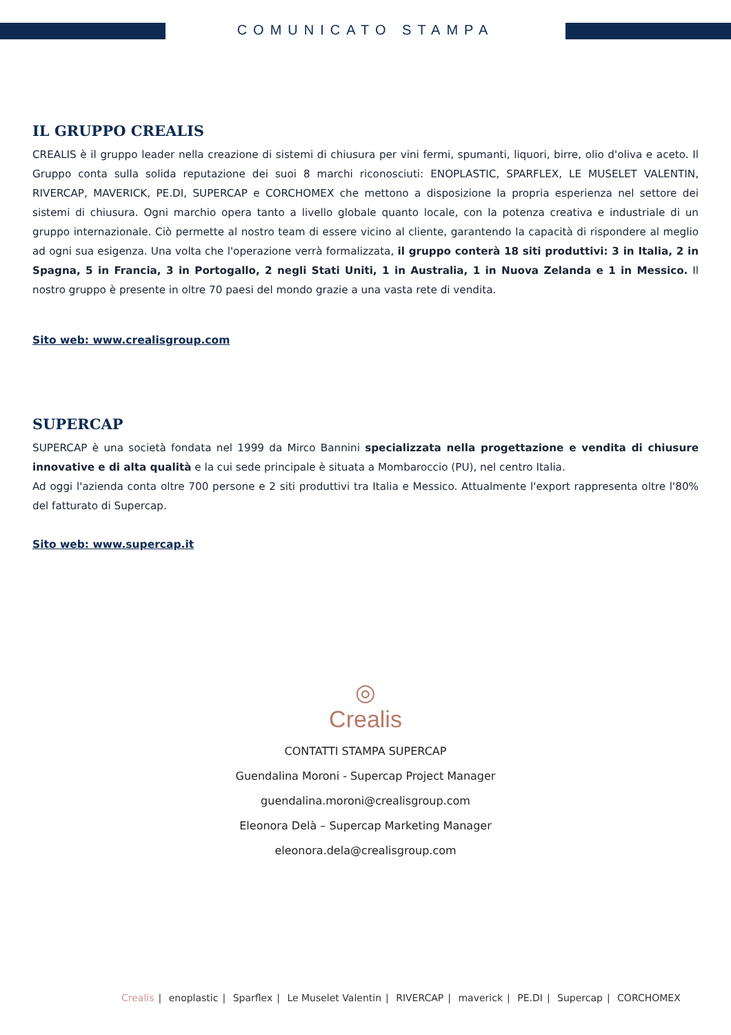COMUNICATO STAMPA
IL GRUPPO CREALIS
CREALIS è il gruppo leader nella creazione di sistemi di chiusura per vini fermi, spumanti, liquori, birre, olio d'oliva e aceto. Il Gruppo conta sulla solida reputazione dei suoi 8 marchi riconosciuti: ENOPLASTIC, SPARFLEX, LE MUSELET VALENTIN, RIVERCAP, MAVERICK, PE.DI, SUPERCAP e CORCHOMEX che mettono a disposizione la propria esperienza nel settore dei sistemi di chiusura. Ogni marchio opera tanto a livello globale quanto locale, con la potenza creativa e industriale di un gruppo internazionale. Ciò permette al nostro team di essere vicino al cliente, garantendo la capacità di rispondere al meglio ad ogni sua esigenza. Una volta che l'operazione verrà formalizzata, il gruppo conterà 18 siti produttivi: 3 in Italia, 2 in Spagna, 5 in Francia, 3 in Portogallo, 2 negli Stati Uniti, 1 in Australia, 1 in Nuova Zelanda e 1 in Messico. Il nostro gruppo è presente in oltre 70 paesi del mondo grazie a una vasta rete di vendita.
Sito web: www.crealisgroup.com
SUPERCAP
SUPERCAP è una società fondata nel 1999 da Mirco Bannini specializzata nella progettazione e vendita di chiusure innovative e di alta qualità e la cui sede principale è situata a Mombaroccio (PU), nel centro Italia.
Ad oggi l'azienda conta oltre 700 persone e 2 siti produttivi tra Italia e Messico. Attualmente l'export rappresenta oltre l'80% del fatturato di Supercap.
Sito web: www.supercap.it
◎
Crealis
CONTATTI STAMPA SUPERCAP
Guendalina Moroni - Supercap Project Manager
guendalina.moroni@crealisgroup.com
Eleonora Delà – Supercap Marketing Manager
eleonora.dela@crealisgroup.com
Crealis | enoplastic | Sparflex | Le Muselet Valentin | RIVERCAP | maverick | PE.DI | Supercap | CORCHOMEX